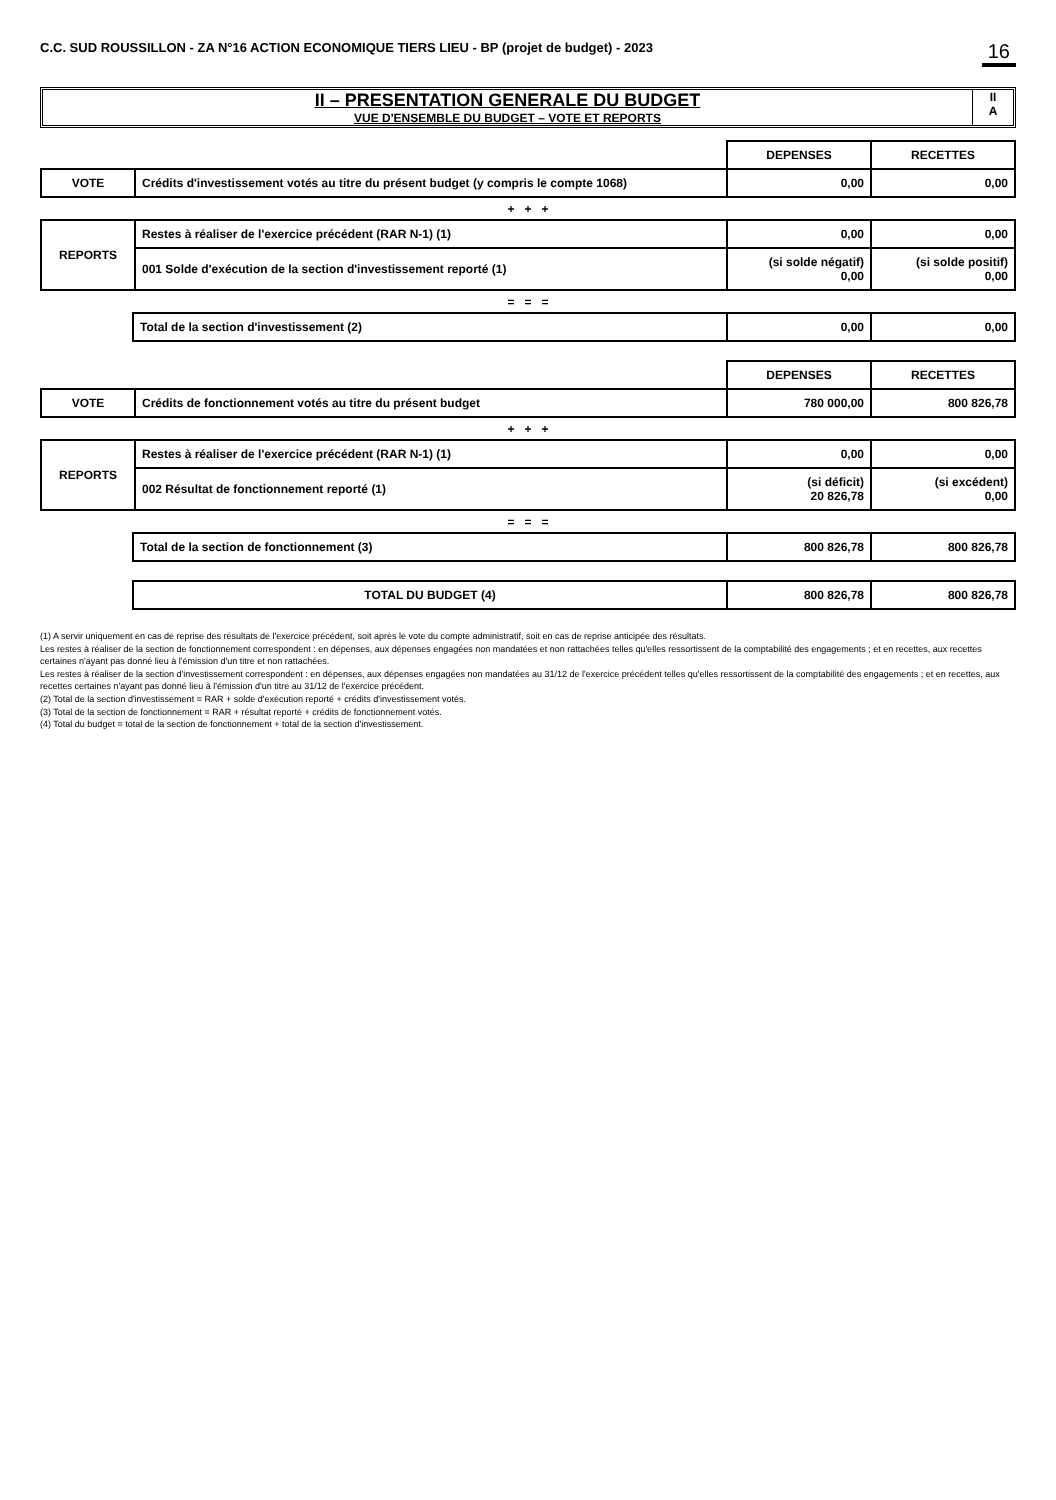C.C. SUD ROUSSILLON - ZA N°16 ACTION ECONOMIQUE TIERS LIEU - BP (projet de budget) - 2023 16
II – PRESENTATION GENERALE DU BUDGET
VUE D'ENSEMBLE DU BUDGET – VOTE ET REPORTS
II
A
| | | DEPENSES | RECETTES |
| VOTE | Crédits d'investissement votés au titre du présent budget (y compris le compte 1068) | 0,00 | 0,00 |
+ + +
| REPORTS | Restes à réaliser de l'exercice précédent (RAR N-1) (1) | 0,00 | 0,00 |
| | 001 Solde d'exécution de la section d'investissement reporté (1) | (si solde négatif) 0,00 | (si solde positif) 0,00 |
= = =
| | Total de la section d'investissement (2) | 0,00 | 0,00 |
| | | DEPENSES | RECETTES |
| VOTE | Crédits de fonctionnement votés au titre du présent budget | 780 000,00 | 800 826,78 |
+ + +
| REPORTS | Restes à réaliser de l'exercice précédent (RAR N-1) (1) | 0,00 | 0,00 |
| | 002 Résultat de fonctionnement reporté (1) | (si déficit) 20 826,78 | (si excédent) 0,00 |
= = =
| | Total de la section de fonctionnement (3) | 800 826,78 | 800 826,78 |
| | TOTAL DU BUDGET (4) | 800 826,78 | 800 826,78 |
(1) A servir uniquement en cas de reprise des résultats de l'exercice précédent, soit après le vote du compte administratif, soit en cas de reprise anticipée des résultats.
Les restes à réaliser de la section de fonctionnement correspondent : en dépenses, aux dépenses engagées non mandatées et non rattachées telles qu'elles ressortissent de la comptabilité des engagements ; et en recettes, aux recettes certaines n'ayant pas donné lieu à l'émission d'un titre et non rattachées.
Les restes à réaliser de la section d'investissement correspondent : en dépenses, aux dépenses engagées non mandatées au 31/12 de l'exercice précédent telles qu'elles ressortissent de la comptabilité des engagements ; et en recettes, aux recettes certaines n'ayant pas donné lieu à l'émission d'un titre au 31/12 de l'exercice précédent.
(2) Total de la section d'investissement = RAR + solde d'exécution reporté + crédits d'investissement votés.
(3) Total de la section de fonctionnement = RAR + résultat reporté + crédits de fonctionnement votés.
(4) Total du budget = total de la section de fonctionnement + total de la section d'investissement.